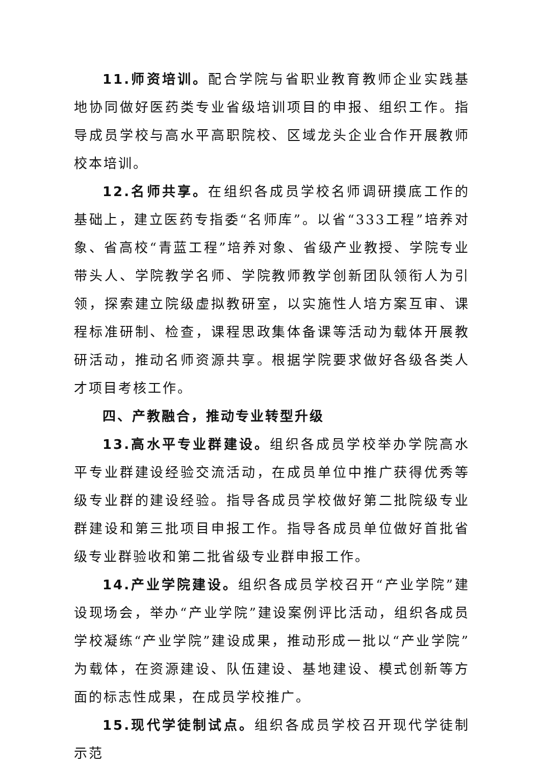11.师资培训。配合学院与省职业教育教师企业实践基地协同做好医药类专业省级培训项目的申报、组织工作。指导成员学校与高水平高职院校、区域龙头企业合作开展教师校本培训。
12.名师共享。在组织各成员学校名师调研摸底工作的基础上，建立医药专指委“名师库”。以省“333工程”培养对象、省高校“青蓝工程”培养对象、省级产业教授、学院专业带头人、学院教学名师、学院教师教学创新团队领衔人为引领，探索建立院级虚拟教研室，以实施性人培方案互审、课程标准研制、检查，课程思政集体备课等活动为载体开展教研活动，推动名师资源共享。根据学院要求做好各级各类人才项目考核工作。
四、产教融合，推动专业转型升级
13.高水平专业群建设。组织各成员学校举办学院高水平专业群建设经验交流活动，在成员单位中推广获得优秀等级专业群的建设经验。指导各成员学校做好第二批院级专业群建设和第三批项目申报工作。指导各成员单位做好首批省级专业群验收和第二批省级专业群申报工作。
14.产业学院建设。组织各成员学校召开“产业学院”建设现场会，举办“产业学院”建设案例评比活动，组织各成员学校凝练“产业学院”建设成果，推动形成一批以“产业学院”为载体，在资源建设、队伍建设、基地建设、模式创新等方面的标志性成果，在成员学校推广。
15.现代学徒制试点。组织各成员学校召开现代学徒制示范